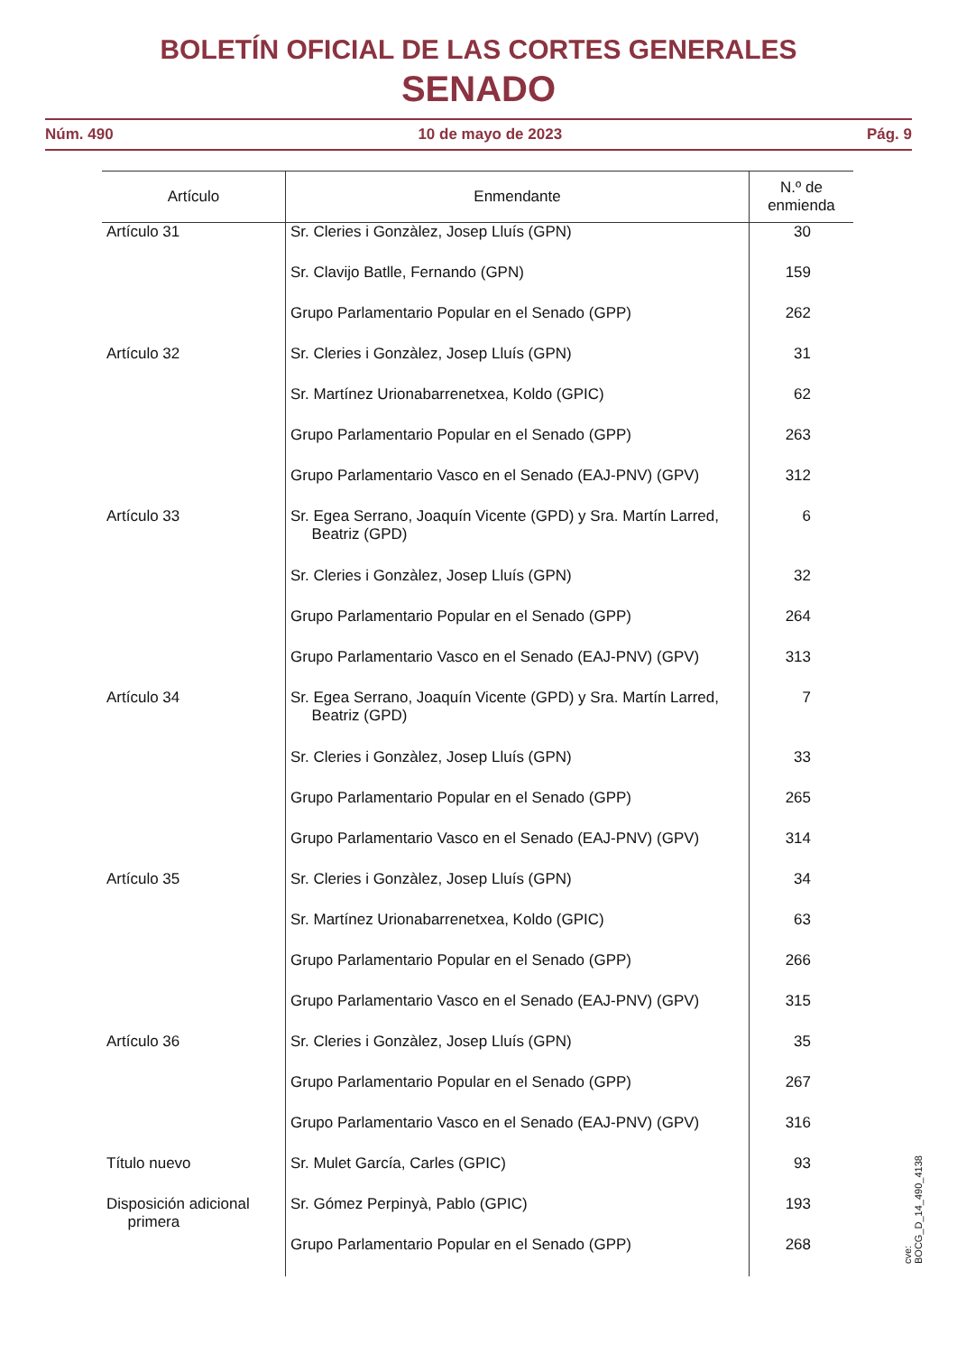BOLETÍN OFICIAL DE LAS CORTES GENERALES
SENADO
Núm. 490 10 de mayo de 2023 Pág. 9
| Artículo | Enmendante | N.º de enmienda |
| --- | --- | --- |
| Artículo 31 | Sr. Cleries i Gonzàlez, Josep Lluís (GPN) | 30 |
| | Sr. Clavijo Batlle, Fernando (GPN) | 159 |
| | Grupo Parlamentario Popular en el Senado (GPP) | 262 |
| Artículo 32 | Sr. Cleries i Gonzàlez, Josep Lluís (GPN) | 31 |
| | Sr. Martínez Urionabarrenetxea, Koldo (GPIC) | 62 |
| | Grupo Parlamentario Popular en el Senado (GPP) | 263 |
| | Grupo Parlamentario Vasco en el Senado (EAJ-PNV) (GPV) | 312 |
| Artículo 33 | Sr. Egea Serrano, Joaquín Vicente (GPD) y Sra. Martín Larred, Beatriz (GPD) | 6 |
| | Sr. Cleries i Gonzàlez, Josep Lluís (GPN) | 32 |
| | Grupo Parlamentario Popular en el Senado (GPP) | 264 |
| | Grupo Parlamentario Vasco en el Senado (EAJ-PNV) (GPV) | 313 |
| Artículo 34 | Sr. Egea Serrano, Joaquín Vicente (GPD) y Sra. Martín Larred, Beatriz (GPD) | 7 |
| | Sr. Cleries i Gonzàlez, Josep Lluís (GPN) | 33 |
| | Grupo Parlamentario Popular en el Senado (GPP) | 265 |
| | Grupo Parlamentario Vasco en el Senado (EAJ-PNV) (GPV) | 314 |
| Artículo 35 | Sr. Cleries i Gonzàlez, Josep Lluís (GPN) | 34 |
| | Sr. Martínez Urionabarrenetxea, Koldo (GPIC) | 63 |
| | Grupo Parlamentario Popular en el Senado (GPP) | 266 |
| | Grupo Parlamentario Vasco en el Senado (EAJ-PNV) (GPV) | 315 |
| Artículo 36 | Sr. Cleries i Gonzàlez, Josep Lluís (GPN) | 35 |
| | Grupo Parlamentario Popular en el Senado (GPP) | 267 |
| | Grupo Parlamentario Vasco en el Senado (EAJ-PNV) (GPV) | 316 |
| Título nuevo | Sr. Mulet García, Carles (GPIC) | 93 |
| Disposición adicional primera | Sr. Gómez Perpinyà, Pablo (GPIC) | 193 |
| | Grupo Parlamentario Popular en el Senado (GPP) | 268 |
cve: BOCG_D_14_490_4138